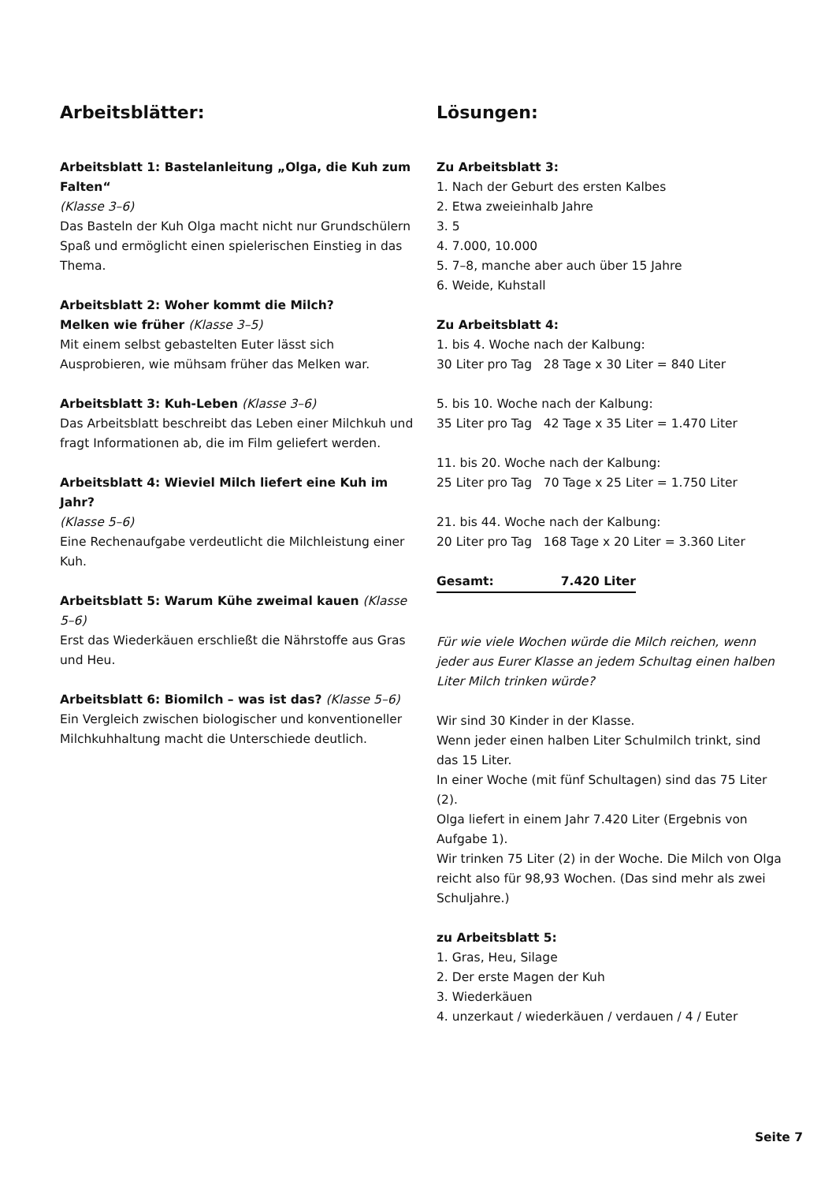Arbeitsblätter:
Arbeitsblatt 1: Bastelanleitung „Olga, die Kuh zum Falten“
(Klasse 3–6)
Das Basteln der Kuh Olga macht nicht nur Grundschülern Spaß und ermöglicht einen spielerischen Einstieg in das Thema.
Arbeitsblatt 2: Woher kommt die Milch?
Melken wie früher (Klasse 3–5)
Mit einem selbst gebastelten Euter lässt sich Ausprobieren, wie mühsam früher das Melken war.
Arbeitsblatt 3: Kuh-Leben (Klasse 3–6)
Das Arbeitsblatt beschreibt das Leben einer Milchkuh und fragt Informationen ab, die im Film geliefert werden.
Arbeitsblatt 4: Wieviel Milch liefert eine Kuh im Jahr?
(Klasse 5–6)
Eine Rechenaufgabe verdeutlicht die Milchleistung einer Kuh.
Arbeitsblatt 5: Warum Kühe zweimal kauen (Klasse 5–6)
Erst das Wiederkäuen erschließt die Nährstoffe aus Gras und Heu.
Arbeitsblatt 6: Biomilch – was ist das? (Klasse 5–6)
Ein Vergleich zwischen biologischer und konventioneller Milchkuhhaltung macht die Unterschiede deutlich.
Lösungen:
Zu Arbeitsblatt 3:
1. Nach der Geburt des ersten Kalbes
2. Etwa zweieinhalb Jahre
3. 5
4. 7.000, 10.000
5. 7–8, manche aber auch über 15 Jahre
6. Weide, Kuhstall
Zu Arbeitsblatt 4:
1. bis 4. Woche nach der Kalbung:
30 Liter pro Tag 28 Tage x 30 Liter = 840 Liter
5. bis 10. Woche nach der Kalbung:
35 Liter pro Tag 42 Tage x 35 Liter = 1.470 Liter
11. bis 20. Woche nach der Kalbung:
25 Liter pro Tag 70 Tage x 25 Liter = 1.750 Liter
21. bis 44. Woche nach der Kalbung:
20 Liter pro Tag 168 Tage x 20 Liter = 3.360 Liter
Gesamt: 7.420 Liter
Für wie viele Wochen würde die Milch reichen, wenn jeder aus Eurer Klasse an jedem Schultag einen halben Liter Milch trinken würde?
Wir sind 30 Kinder in der Klasse.
Wenn jeder einen halben Liter Schulmilch trinkt, sind das 15 Liter.
In einer Woche (mit fünf Schultagen) sind das 75 Liter (2).
Olga liefert in einem Jahr 7.420 Liter (Ergebnis von Aufgabe 1).
Wir trinken 75 Liter (2) in der Woche. Die Milch von Olga reicht also für 98,93 Wochen. (Das sind mehr als zwei Schuljahre.)
zu Arbeitsblatt 5:
1. Gras, Heu, Silage
2. Der erste Magen der Kuh
3. Wiederkäuen
4. unzerkaut / wiederkäuen / verdauen / 4 / Euter
Seite 7